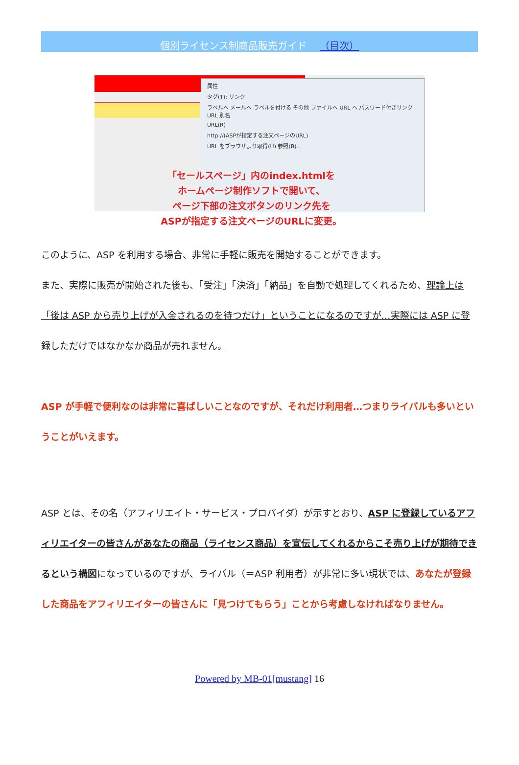個別ライセンス制商品販売ガイド （目次）
属性
タグ(T): リンク
ラベルへ メールへ ラベルを付ける その他 ファイルへ URL へ パスワード付きリンク URL 別名
URL(R)
http://(ASPが指定する注文ページのURL)
URL をブラウザより取得(U) 参照(B)...
「セールスページ」内のindex.htmlを
ホームページ制作ソフトで開いて、
ページ下部の注文ボタンのリンク先を
ASPが指定する注文ページのURLに変更。
このように、ASP を利用する場合、非常に手軽に販売を開始することができます。
また、実際に販売が開始された後も、「受注」「決済」「納品」を自動で処理してくれるため、理論上は「後は ASP から売り上げが入金されるのを待つだけ」ということになるのですが…実際には ASP に登録しただけではなかなか商品が売れません。
ASP が手軽で便利なのは非常に喜ばしいことなのですが、それだけ利用者…つまりライバルも多いということがいえます。
ASP とは、その名（アフィリエイト・サービス・プロバイダ）が示すとおり、ASP に登録しているアフィリエイターの皆さんがあなたの商品（ライセンス商品）を宣伝してくれるからこそ売り上げが期待できるという構図になっているのですが、ライバル（＝ASP 利用者）が非常に多い現状では、あなたが登録した商品をアフィリエイターの皆さんに「見つけてもらう」ことから考慮しなければなりません。
Powered by MB-01[mustang] 16